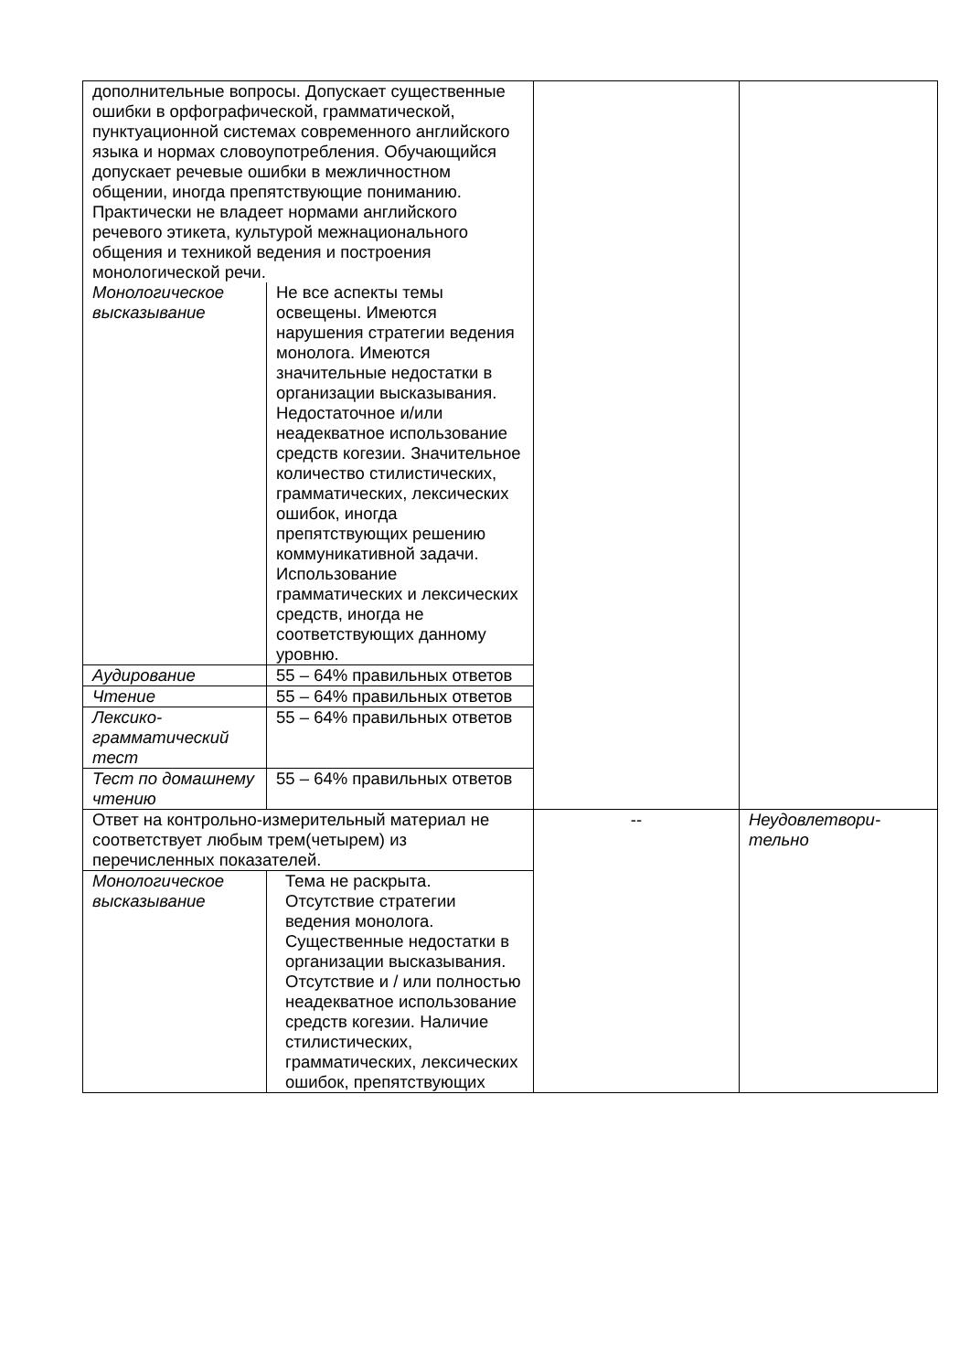| дополнительные вопросы. Допускает существенные ошибки в орфографической, грамматической, пунктуационной системах современного английского языка и нормах словоупотребления. Обучающийся допускает речевые ошибки в межличностном общении, иногда препятствующие пониманию. Практически не владеет нормами английского речевого этикета, культурой межнационального общения и техникой ведения и построения монологической речи. | | | |
| Монологическое высказывание | Не все аспекты темы освещены. Имеются нарушения стратегии ведения монолога. Имеются значительные недостатки в организации высказывания. Недостаточное и/или неадекватное использование средств когезии. Значительное количество стилистических, грамматических, лексических ошибок, иногда препятствующих решению коммуникативной задачи. Использование грамматических и лексических средств, иногда не соответствующих данному уровню. | | |
| Аудирование | 55 – 64% правильных ответов | | |
| Чтение | 55 – 64% правильных ответов | | |
| Лексико-грамматический тест | 55 – 64% правильных ответов | | |
| Тест по домашнему чтению | 55 – 64% правильных ответов | | |
| Ответ на контрольно-измерительный материал не соответствует любым трем(четырем) из перечисленных показателей. | | -- | Неудовлетвори- тельно |
| Монологическое высказывание | Тема не раскрыта. Отсутствие стратегии ведения монолога. Существенные недостатки в организации высказывания. Отсутствие и / или полностью неадекватное использование средств когезии. Наличие стилистических, грамматических, лексических ошибок, препятствующих | | |